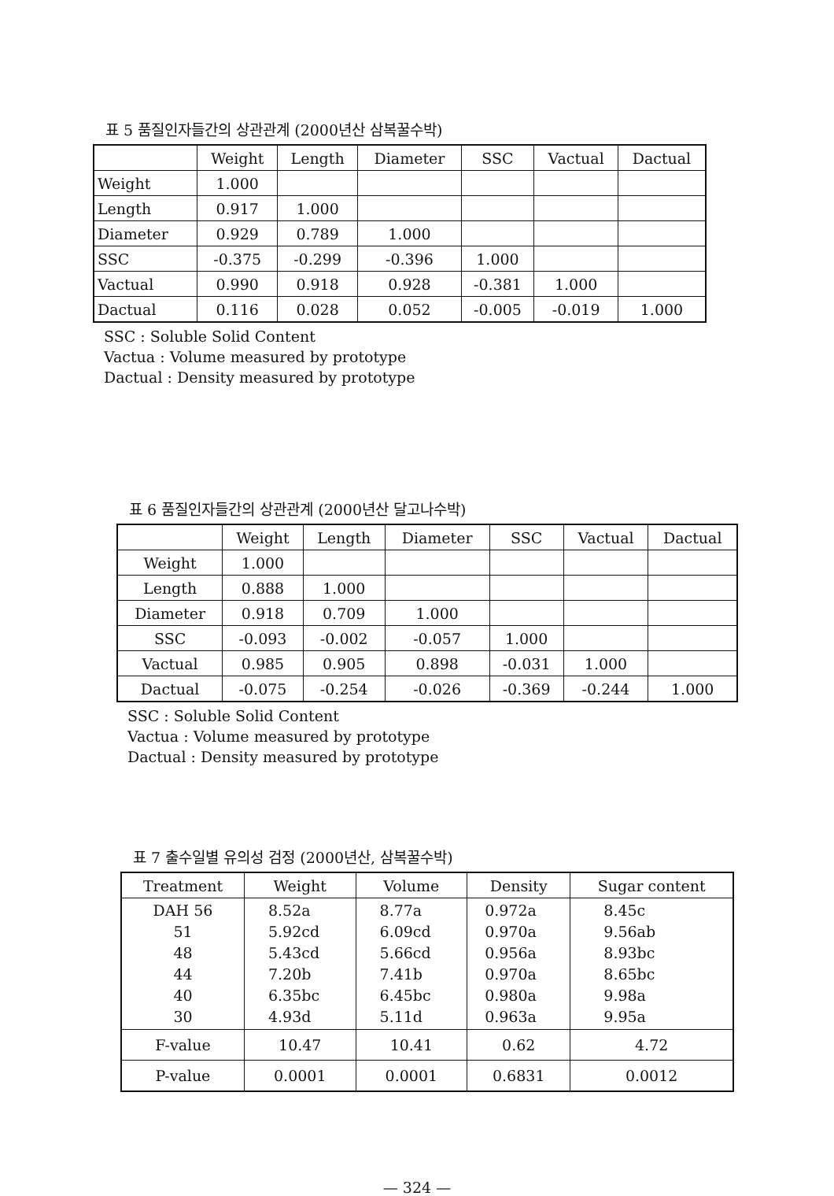표 5 품질인자들간의 상관관계 (2000년산 삼복꿀수박)
| | Weight | Length | Diameter | SSC | Vactual | Dactual |
| --- | --- | --- | --- | --- | --- | --- |
| Weight | 1.000 | | | | | |
| Length | 0.917 | 1.000 | | | | |
| Diameter | 0.929 | 0.789 | 1.000 | | | |
| SSC | -0.375 | -0.299 | -0.396 | 1.000 | | |
| Vactual | 0.990 | 0.918 | 0.928 | -0.381 | 1.000 | |
| Dactual | 0.116 | 0.028 | 0.052 | -0.005 | -0.019 | 1.000 |
SSC : Soluble Solid Content
Vactua : Volume measured by prototype
Dactual : Density measured by prototype
표 6 품질인자들간의 상관관계 (2000년산 달고나수박)
| | Weight | Length | Diameter | SSC | Vactual | Dactual |
| --- | --- | --- | --- | --- | --- | --- |
| Weight | 1.000 | | | | | |
| Length | 0.888 | 1.000 | | | | |
| Diameter | 0.918 | 0.709 | 1.000 | | | |
| SSC | -0.093 | -0.002 | -0.057 | 1.000 | | |
| Vactual | 0.985 | 0.905 | 0.898 | -0.031 | 1.000 | |
| Dactual | -0.075 | -0.254 | -0.026 | -0.369 | -0.244 | 1.000 |
SSC : Soluble Solid Content
Vactua : Volume measured by prototype
Dactual : Density measured by prototype
표 7 출수일별 유의성 검정 (2000년산, 삼복꿀수박)
| Treatment | Weight | Volume | Density | Sugar content |
| --- | --- | --- | --- | --- |
| DAH 56 51 48 44 40 30 | 8.52a 5.92cd 5.43cd 7.20b 6.35bc 4.93d | 8.77a 6.09cd 5.66cd 7.41b 6.45bc 5.11d | 0.972a 0.970a 0.956a 0.970a 0.980a 0.963a | 8.45c 9.56ab 8.93bc 8.65bc 9.98a 9.95a |
| F-value | 10.47 | 10.41 | 0.62 | 4.72 |
| P-value | 0.0001 | 0.0001 | 0.6831 | 0.0012 |
— 324 —